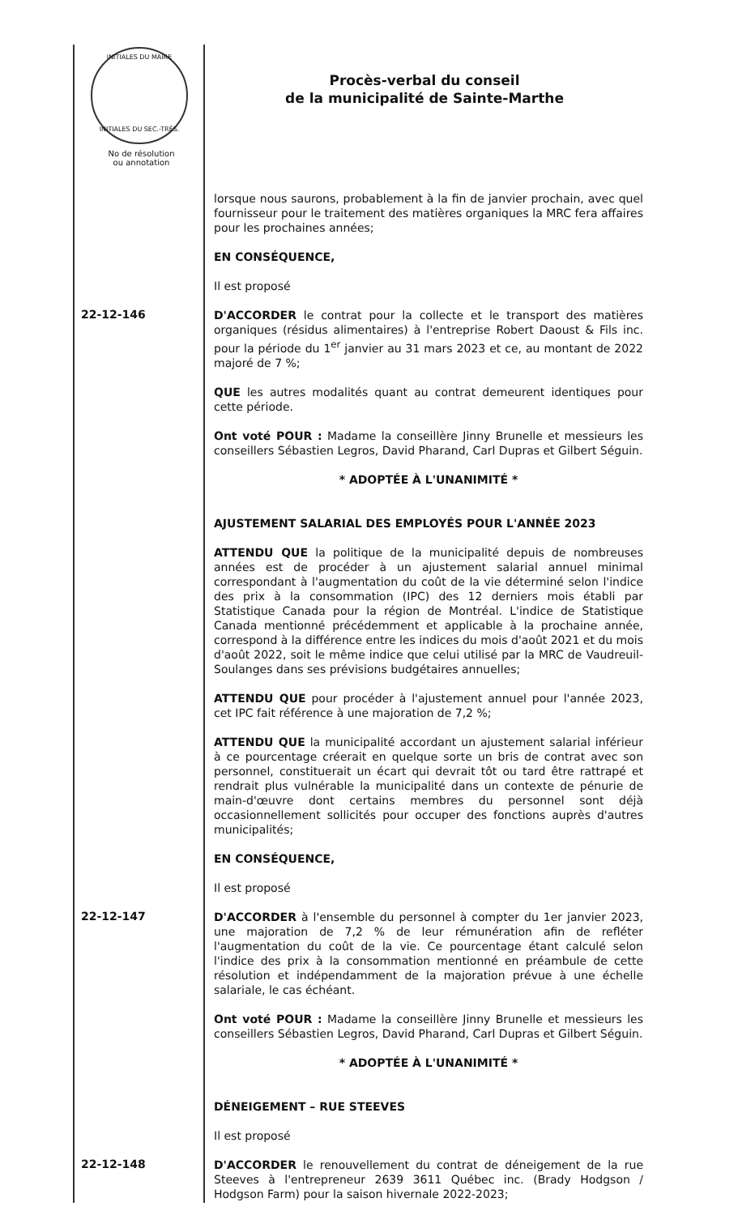INITIALES DU MAIRE
INITIALES DU SEC.-TRÉS.
No de résolution
ou annotation
Procès-verbal du conseil
de la municipalité de Sainte-Marthe
lorsque nous saurons, probablement à la fin de janvier prochain, avec quel fournisseur pour le traitement des matières organiques la MRC fera affaires pour les prochaines années;
EN CONSÉQUENCE,
Il est proposé
22-12-146
D'ACCORDER le contrat pour la collecte et le transport des matières organiques (résidus alimentaires) à l'entreprise Robert Daoust & Fils inc. pour la période du 1<sup>er</sup> janvier au 31 mars 2023 et ce, au montant de 2022 majoré de 7 %;
QUE les autres modalités quant au contrat demeurent identiques pour cette période.
Ont voté POUR : Madame la conseillère Jinny Brunelle et messieurs les conseillers Sébastien Legros, David Pharand, Carl Dupras et Gilbert Séguin.
* ADOPTÉE À L'UNANIMITÉ *
AJUSTEMENT SALARIAL DES EMPLOYÉS POUR L'ANNÉE 2023
ATTENDU QUE la politique de la municipalité depuis de nombreuses années est de procéder à un ajustement salarial annuel minimal correspondant à l'augmentation du coût de la vie déterminé selon l'indice des prix à la consommation (IPC) des 12 derniers mois établi par Statistique Canada pour la région de Montréal. L'indice de Statistique Canada mentionné précédemment et applicable à la prochaine année, correspond à la différence entre les indices du mois d'août 2021 et du mois d'août 2022, soit le même indice que celui utilisé par la MRC de Vaudreuil-Soulanges dans ses prévisions budgétaires annuelles;
ATTENDU QUE pour procéder à l'ajustement annuel pour l'année 2023, cet IPC fait référence à une majoration de 7,2 %;
ATTENDU QUE la municipalité accordant un ajustement salarial inférieur à ce pourcentage créerait en quelque sorte un bris de contrat avec son personnel, constituerait un écart qui devrait tôt ou tard être rattrapé et rendrait plus vulnérable la municipalité dans un contexte de pénurie de main-d'œuvre dont certains membres du personnel sont déjà occasionnellement sollicités pour occuper des fonctions auprès d'autres municipalités;
EN CONSÉQUENCE,
Il est proposé
22-12-147
D'ACCORDER à l'ensemble du personnel à compter du 1er janvier 2023, une majoration de 7,2 % de leur rémunération afin de refléter l'augmentation du coût de la vie. Ce pourcentage étant calculé selon l'indice des prix à la consommation mentionné en préambule de cette résolution et indépendamment de la majoration prévue à une échelle salariale, le cas échéant.
Ont voté POUR : Madame la conseillère Jinny Brunelle et messieurs les conseillers Sébastien Legros, David Pharand, Carl Dupras et Gilbert Séguin.
* ADOPTÉE À L'UNANIMITÉ *
DÉNEIGEMENT – RUE STEEVES
Il est proposé
22-12-148
D'ACCORDER le renouvellement du contrat de déneigement de la rue Steeves à l'entrepreneur 2639 3611 Québec inc. (Brady Hodgson / Hodgson Farm) pour la saison hivernale 2022-2023;